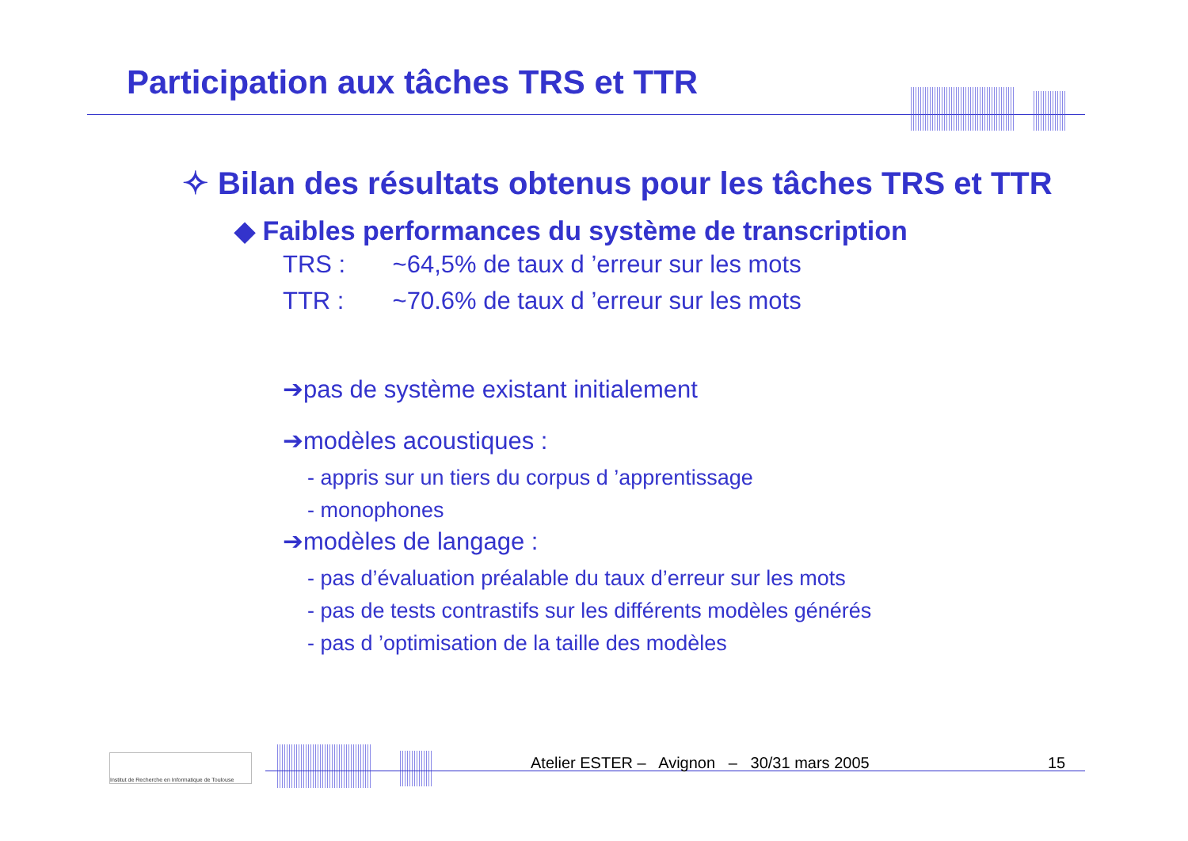Participation aux tâches TRS et TTR
✧ Bilan des résultats obtenus pour les tâches TRS et TTR
◆ Faibles performances du système de transcription
TRS : ~64,5% de taux d ’erreur sur les mots
TTR : ~70.6% de taux d ’erreur sur les mots
➔pas de système existant initialement
➔modèles acoustiques :
- appris sur un tiers du corpus d ’apprentissage
- monophones
➔modèles de langage :
- pas d’évaluation préalable du taux d’erreur sur les mots
- pas de tests contrastifs sur les différents modèles générés
- pas d ’optimisation de la taille des modèles
Institut de Recherche en Informatique de Toulouse
Atelier ESTER – Avignon – 30/31 mars 2005
15